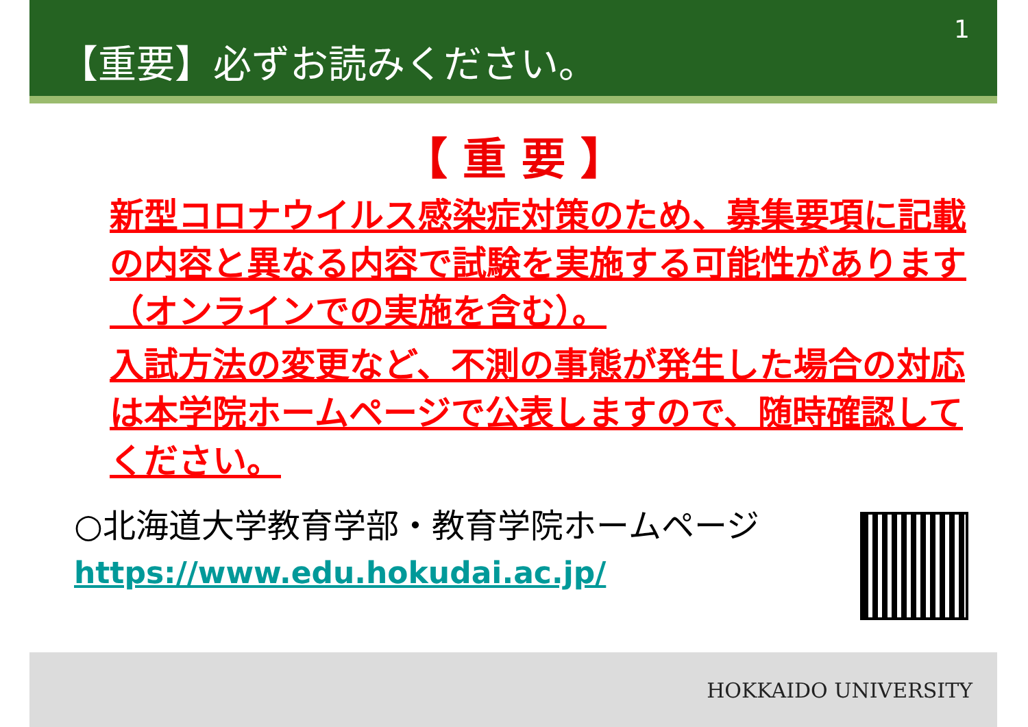【重要】必ずお読みください。 1
【 重 要 】
新型コロナウイルス感染症対策のため、募集要項に記載の内容と異なる内容で試験を実施する可能性があります（オンラインでの実施を含む）。
入試方法の変更など、不測の事態が発生した場合の対応は本学院ホームページで公表しますので、随時確認してください。
○北海道大学教育学部・教育学院ホームページ
https://www.edu.hokudai.ac.jp/
HOKKAIDO UNIVERSITY